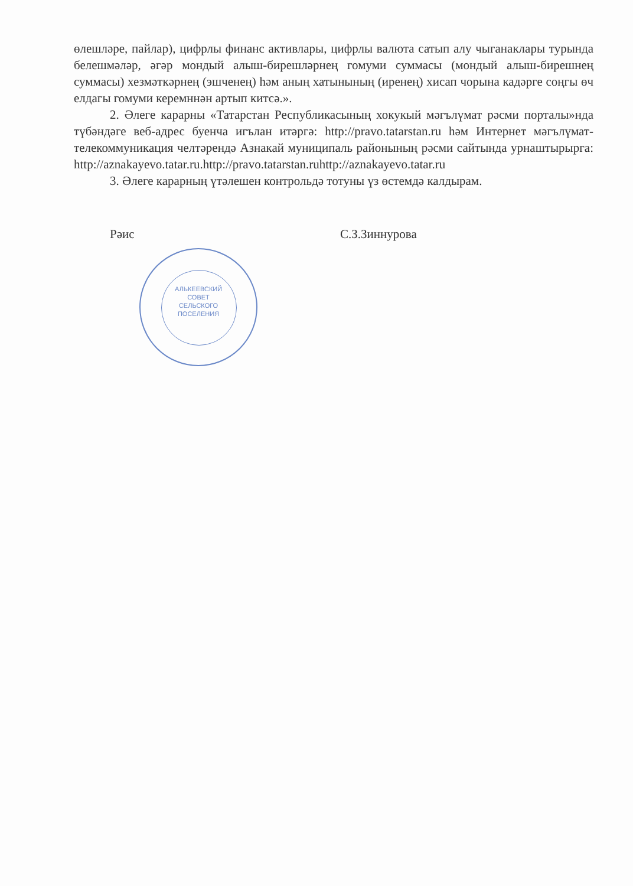өлешләре, пайлар), цифрлы финанс активлары, цифрлы валюта сатып алу чыганаклары турында белешмәләр, әгәр мондый алыш-бирешләрнең гомуми суммасы (мондый алыш-бирешнең суммасы) хезмәткәрнең (эшченең) һәм аның хатынының (иренең) хисап чорына кадәрге соңгы өч елдагы гомуми керемннән артып китсә.».
2. Әлеге карарны «Татарстан Республикасының хокукый мәгълүмат рәсми порталы»нда түбәндәге веб-адрес буенча игълан итәргә: http://pravo.tatarstan.ru һәм Интернет мәгълүмат-телекоммуникация челтәрендә Азнакай муниципаль районының рәсми сайтында урнаштырырга: http://aznakayevo.tatar.ru.http://pravo.tatarstan.ruhttp://aznakayevo.tatar.ru
3. Әлеге карарның үтәлешен контрольдә тотуны үз өстемдә калдырам.
Рәис С.З.Зиннурова
АЛЬКЕЕВСКИЙ
СОВЕТ
СЕЛЬСКОГО
ПОСЕЛЕНИЯ